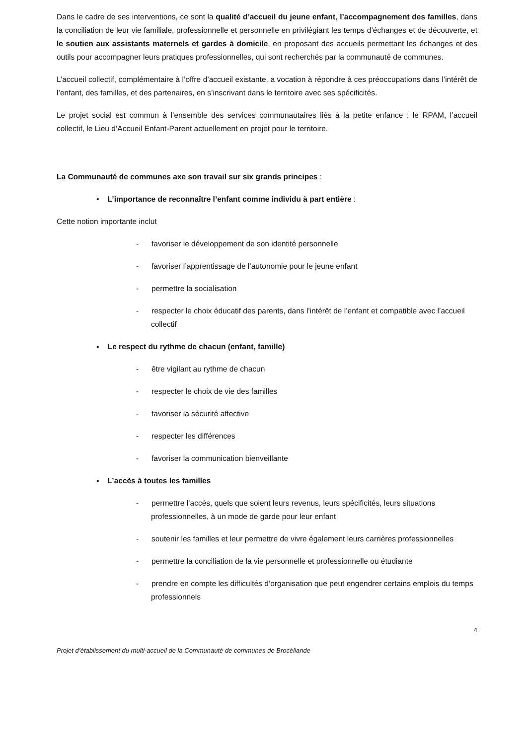Dans le cadre de ses interventions, ce sont la qualité d’accueil du jeune enfant, l’accompagnement des familles, dans la conciliation de leur vie familiale, professionnelle et personnelle en privilégiant les temps d’échanges et de découverte, et le soutien aux assistants maternels et gardes à domicile, en proposant des accueils permettant les échanges et des outils pour accompagner leurs pratiques professionnelles, qui sont recherchés par la communauté de communes.
L’accueil collectif, complémentaire à l’offre d’accueil existante, a vocation à répondre à ces préoccupations dans l’intérêt de l’enfant, des familles, et des partenaires, en s’inscrivant dans le territoire avec ses spécificités.
Le projet social est commun à l’ensemble des services communautaires liés à la petite enfance : le RPAM, l’accueil collectif, le Lieu d’Accueil Enfant-Parent actuellement en projet pour le territoire.
La Communauté de communes axe son travail sur six grands principes :
▪ L’importance de reconnaître l’enfant comme individu à part entière :
Cette notion importante inclut
- favoriser le développement de son identité personnelle
- favoriser l’apprentissage de l’autonomie pour le jeune enfant
- permettre la socialisation
- respecter le choix éducatif des parents, dans l’intérêt de l’enfant et compatible avec l’accueil collectif
▪ Le respect du rythme de chacun (enfant, famille)
- être vigilant au rythme de chacun
- respecter le choix de vie des familles
- favoriser la sécurité affective
- respecter les différences
- favoriser la communication bienveillante
▪ L’accès à toutes les familles
- permettre l’accès, quels que soient leurs revenus, leurs spécificités, leurs situations professionnelles, à un mode de garde pour leur enfant
- soutenir les familles et leur permettre de vivre également leurs carrières professionnelles
- permettre la conciliation de la vie personnelle et professionnelle ou étudiante
- prendre en compte les difficultés d’organisation que peut engendrer certains emplois du temps professionnels
4
Projet d’établissement du multi-accueil de la Communauté de communes de Brocéliande